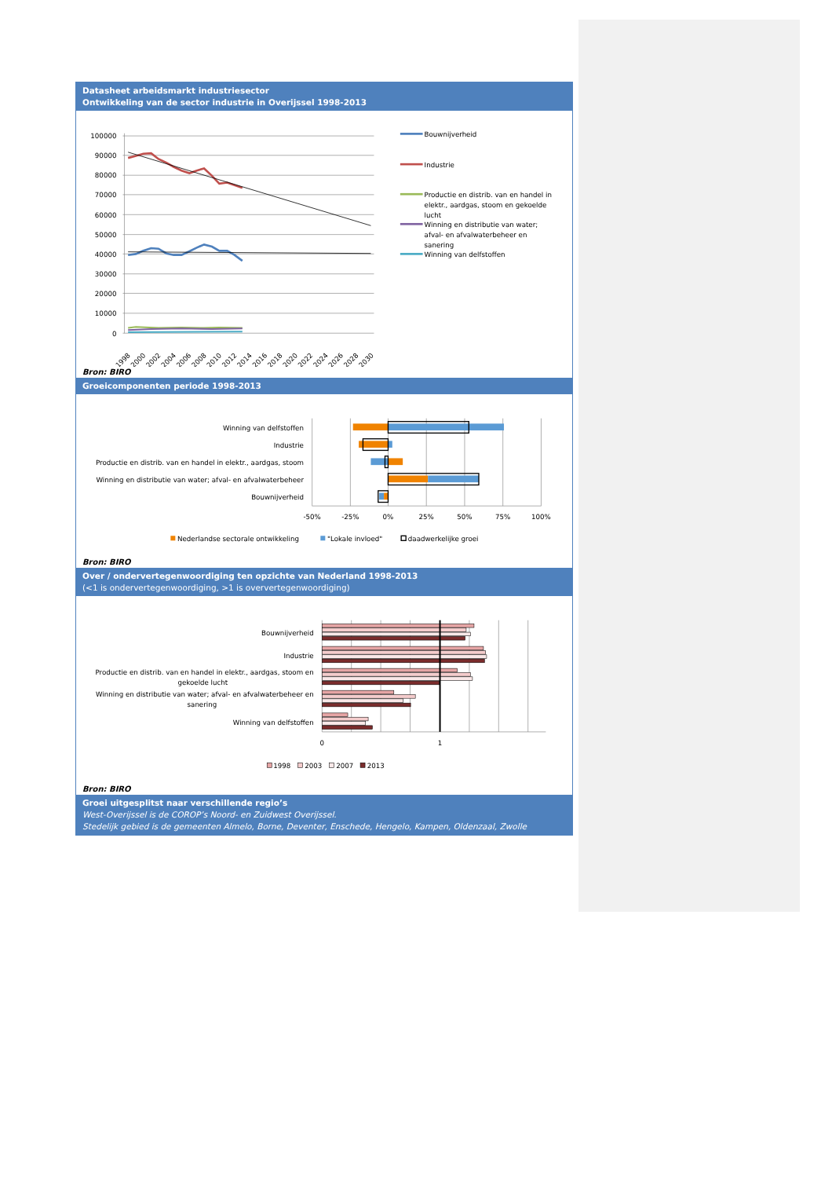Datasheet arbeidsmarkt industriesector
Ontwikkeling van de sector industrie in Overijssel 1998-2013
100000
90000
80000
70000
60000
50000
40000
30000
20000
10000
0
1998
2000
2002
2004
2006
2008
2010
2012
2014
2016
2018
2020
2022
2024
2026
2028
2030
Bouwnijverheid
Industrie
Productie en distrib. van en handel in
elektr., aardgas, stoom en gekoelde
lucht
Winning en distributie van water;
afval- en afvalwaterbeheer en
sanering
Winning van delfstoffen
Bron: BIRO
Groeicomponenten periode 1998-2013
Winning van delfstoffen
Industrie
Productie en distrib. van en handel in elektr., aardgas, stoom
Winning en distributie van water; afval- en afvalwaterbeheer
Bouwnijverheid
-50%
-25%
0%
25%
50%
75%
100%
Nederlandse sectorale ontwikkeling
"Lokale invloed"
daadwerkelijke groei
Bron: BIRO
Over / ondervertegenwoordiging ten opzichte van Nederland 1998-2013
(<1 is ondervertegenwoordiging, >1 is oververtegenwoordiging)
Bouwnijverheid
Industrie
Productie en distrib. van en handel in elektr., aardgas, stoom en
gekoelde lucht
Winning en distributie van water; afval- en afvalwaterbeheer en
sanering
Winning van delfstoffen
0
1
1998
2003
2007
2013
Bron: BIRO
Groei uitgesplitst naar verschillende regio’s
West-Overijssel is de COROP’s Noord- en Zuidwest Overijssel.
Stedelijk gebied is de gemeenten Almelo, Borne, Deventer, Enschede, Hengelo, Kampen, Oldenzaal, Zwolle